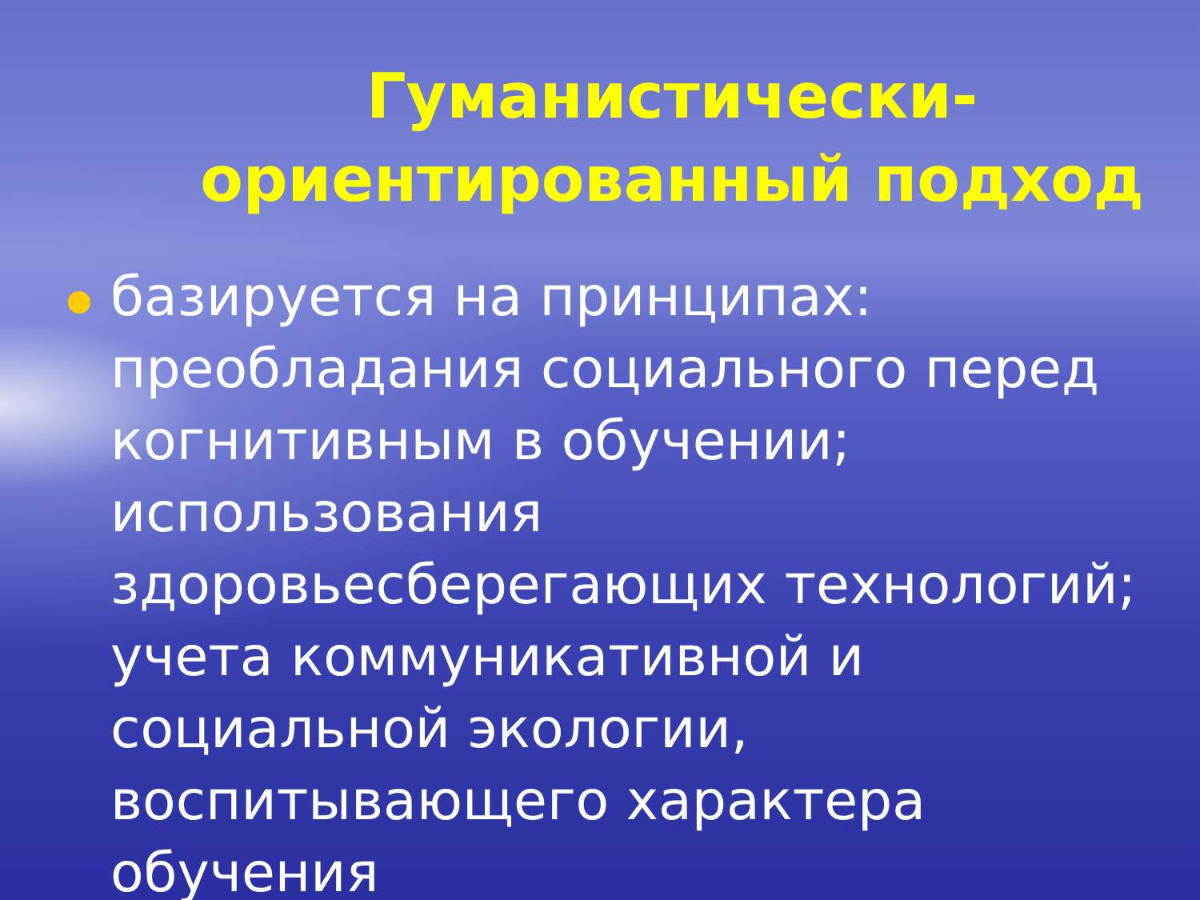Гуманистически-ориентированный подход
базируется на принципах: преобладания социального перед когнитивным в обучении; использования здоровьесберегающих технологий; учета коммуникативной и социальной экологии, воспитывающего характера обучения